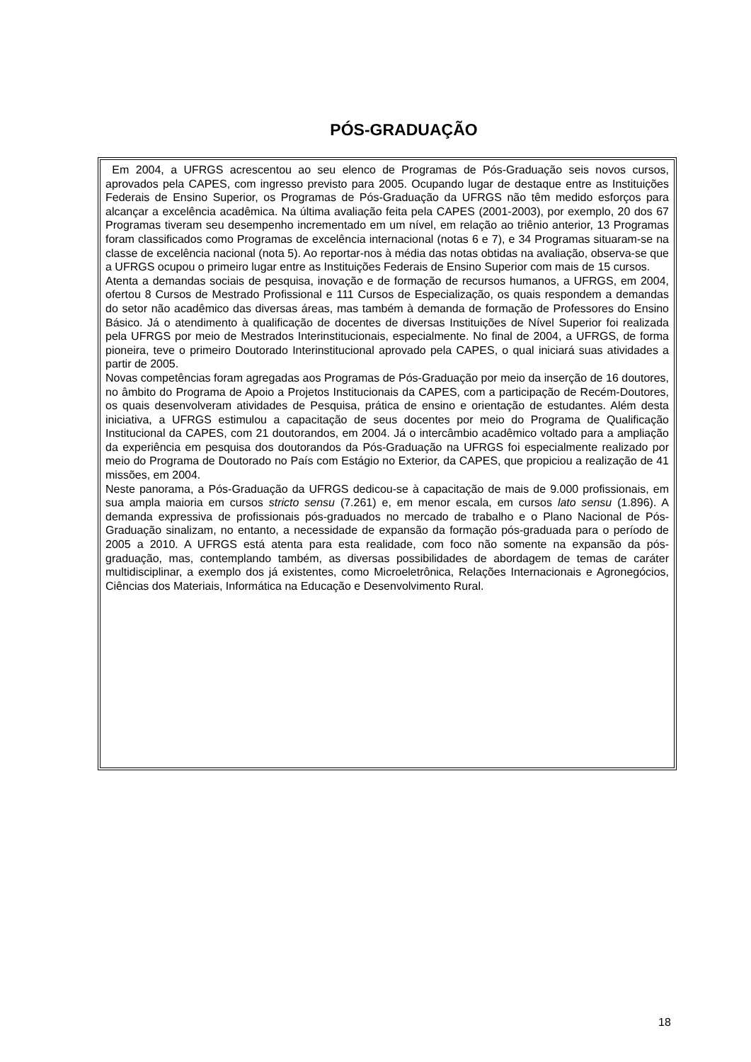PÓS-GRADUAÇÃO
Em 2004, a UFRGS acrescentou ao seu elenco de Programas de Pós-Graduação seis novos cursos, aprovados pela CAPES, com ingresso previsto para 2005. Ocupando lugar de destaque entre as Instituições Federais de Ensino Superior, os Programas de Pós-Graduação da UFRGS não têm medido esforços para alcançar a excelência acadêmica. Na última avaliação feita pela CAPES (2001-2003), por exemplo, 20 dos 67 Programas tiveram seu desempenho incrementado em um nível, em relação ao triênio anterior, 13 Programas foram classificados como Programas de excelência internacional (notas 6 e 7), e 34 Programas situaram-se na classe de excelência nacional (nota 5). Ao reportar-nos à média das notas obtidas na avaliação, observa-se que a UFRGS ocupou o primeiro lugar entre as Instituições Federais de Ensino Superior com mais de 15 cursos.
Atenta a demandas sociais de pesquisa, inovação e de formação de recursos humanos, a UFRGS, em 2004, ofertou 8 Cursos de Mestrado Profissional e 111 Cursos de Especialização, os quais respondem a demandas do setor não acadêmico das diversas áreas, mas também à demanda de formação de Professores do Ensino Básico. Já o atendimento à qualificação de docentes de diversas Instituições de Nível Superior foi realizada pela UFRGS por meio de Mestrados Interinstitucionais, especialmente. No final de 2004, a UFRGS, de forma pioneira, teve o primeiro Doutorado Interinstitucional aprovado pela CAPES, o qual iniciará suas atividades a partir de 2005.
Novas competências foram agregadas aos Programas de Pós-Graduação por meio da inserção de 16 doutores, no âmbito do Programa de Apoio a Projetos Institucionais da CAPES, com a participação de Recém-Doutores, os quais desenvolveram atividades de Pesquisa, prática de ensino e orientação de estudantes. Além desta iniciativa, a UFRGS estimulou a capacitação de seus docentes por meio do Programa de Qualificação Institucional da CAPES, com 21 doutorandos, em 2004. Já o intercâmbio acadêmico voltado para a ampliação da experiência em pesquisa dos doutorandos da Pós-Graduação na UFRGS foi especialmente realizado por meio do Programa de Doutorado no País com Estágio no Exterior, da CAPES, que propiciou a realização de 41 missões, em 2004.
Neste panorama, a Pós-Graduação da UFRGS dedicou-se à capacitação de mais de 9.000 profissionais, em sua ampla maioria em cursos stricto sensu (7.261) e, em menor escala, em cursos lato sensu (1.896). A demanda expressiva de profissionais pós-graduados no mercado de trabalho e o Plano Nacional de Pós-Graduação sinalizam, no entanto, a necessidade de expansão da formação pós-graduada para o período de 2005 a 2010. A UFRGS está atenta para esta realidade, com foco não somente na expansão da pós-graduação, mas, contemplando também, as diversas possibilidades de abordagem de temas de caráter multidisciplinar, a exemplo dos já existentes, como Microeletrônica, Relações Internacionais e Agronegócios, Ciências dos Materiais, Informática na Educação e Desenvolvimento Rural.
18